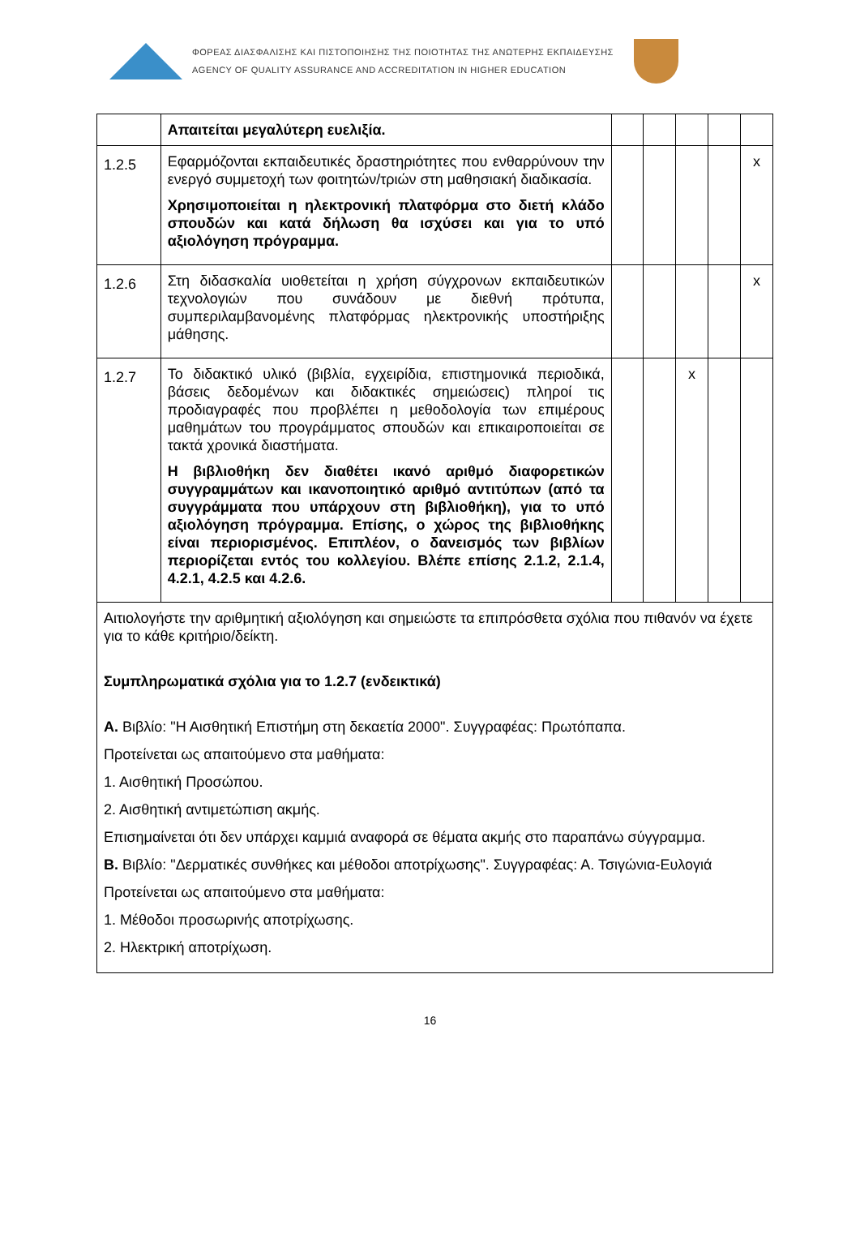ΦΟΡΕΑΣ ΔΙΑΣΦΑΛΙΣΗΣ ΚΑΙ ΠΙΣΤΟΠΟΙΗΣΗΣ ΤΗΣ ΠΟΙΟΤΗΤΑΣ ΤΗΣ ΑΝΩΤΕΡΗΣ ΕΚΠΑΙΔΕΥΣΗΣ
AGENCY OF QUALITY ASSURANCE AND ACCREDITATION IN HIGHER EDUCATION
| | Απαιτείται μεγαλύτερη ευελιξία. | | | | | |
| 1.2.5 | Εφαρμόζονται εκπαιδευτικές δραστηριότητες που ενθαρρύνουν την ενεργό συμμετοχή των φοιτητών/τριών στη μαθησιακή διαδικασία. Χρησιμοποιείται η ηλεκτρονική πλατφόρμα στο διετή κλάδο σπουδών και κατά δήλωση θα ισχύσει και για το υπό αξιολόγηση πρόγραμμα. | | | | | x |
| 1.2.6 | Στη διδασκαλία υιοθετείται η χρήση σύγχρονων εκπαιδευτικών τεχνολογιών που συνάδουν με διεθνή πρότυπα, συμπεριλαμβανομένης πλατφόρμας ηλεκτρονικής υποστήριξης μάθησης. | | | | | x |
| 1.2.7 | Το διδακτικό υλικό (βιβλία, εγχειρίδια, επιστημονικά περιοδικά, βάσεις δεδομένων και διδακτικές σημειώσεις) πληροί τις προδιαγραφές που προβλέπει η μεθοδολογία των επιμέρους μαθημάτων του προγράμματος σπουδών και επικαιροποιείται σε τακτά χρονικά διαστήματα. Η βιβλιοθήκη δεν διαθέτει ικανό αριθμό διαφορετικών συγγραμμάτων και ικανοποιητικό αριθμό αντιτύπων (από τα συγγράμματα που υπάρχουν στη βιβλιοθήκη), για το υπό αξιολόγηση πρόγραμμα. Επίσης, ο χώρος της βιβλιοθήκης είναι περιορισμένος. Επιπλέον, ο δανεισμός των βιβλίων περιορίζεται εντός του κολλεγίου. Βλέπε επίσης 2.1.2, 2.1.4, 4.2.1, 4.2.5 και 4.2.6. | | | x | | |
| Αιτιολογήστε την αριθμητική αξιολόγηση και σημειώστε τα επιπρόσθετα σχόλια που πιθανόν να έχετε για το κάθε κριτήριο/δείκτη. Συμπληρωματικά σχόλια για το 1.2.7 (ενδεικτικά) Α. Βιβλίο: "Η Αισθητική Επιστήμη στη δεκαετία 2000". Συγγραφέας: Πρωτόπαπα. Προτείνεται ως απαιτούμενο στα μαθήματα: 1. Αισθητική Προσώπου. 2. Αισθητική αντιμετώπιση ακμής. Επισημαίνεται ότι δεν υπάρχει καμμιά αναφορά σε θέματα ακμής στο παραπάνω σύγγραμμα. Β. Βιβλίο: "Δερματικές συνθήκες και μέθοδοι αποτρίχωσης". Συγγραφέας: Α. Τσιγώνια-Ευλογιά Προτείνεται ως απαιτούμενο στα μαθήματα: 1. Μέθοδοι προσωρινής αποτρίχωσης. 2. Ηλεκτρική αποτρίχωση. | | | | | | |
16